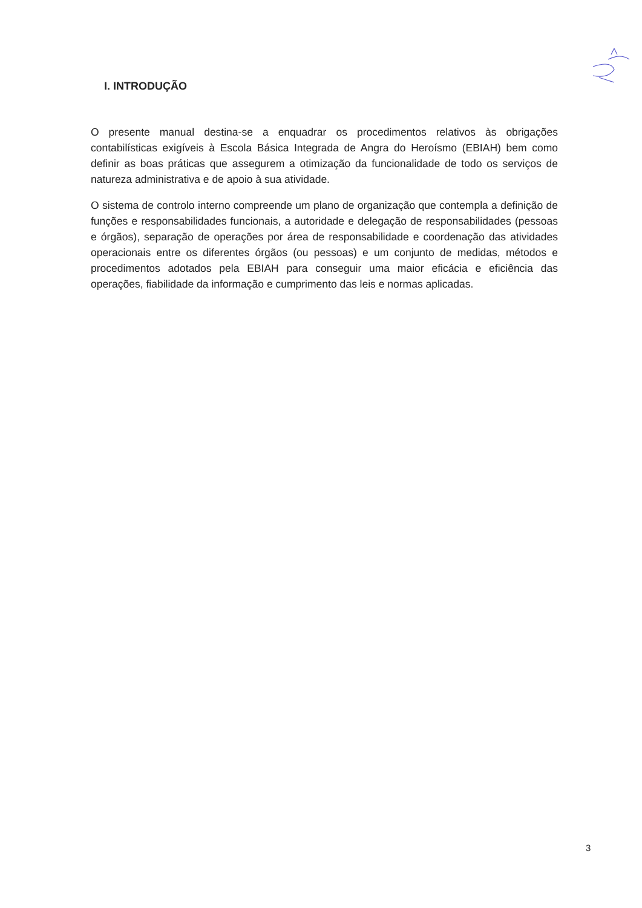I. INTRODUÇÃO
O presente manual destina-se a enquadrar os procedimentos relativos às obrigações contabilísticas exigíveis à Escola Básica Integrada de Angra do Heroísmo (EBIAH) bem como definir as boas práticas que assegurem a otimização da funcionalidade de todo os serviços de natureza administrativa e de apoio à sua atividade.
O sistema de controlo interno compreende um plano de organização que contempla a definição de funções e responsabilidades funcionais, a autoridade e delegação de responsabilidades (pessoas e órgãos), separação de operações por área de responsabilidade e coordenação das atividades operacionais entre os diferentes órgãos (ou pessoas) e um conjunto de medidas, métodos e procedimentos adotados pela EBIAH para conseguir uma maior eficácia e eficiência das operações, fiabilidade da informação e cumprimento das leis e normas aplicadas.
3